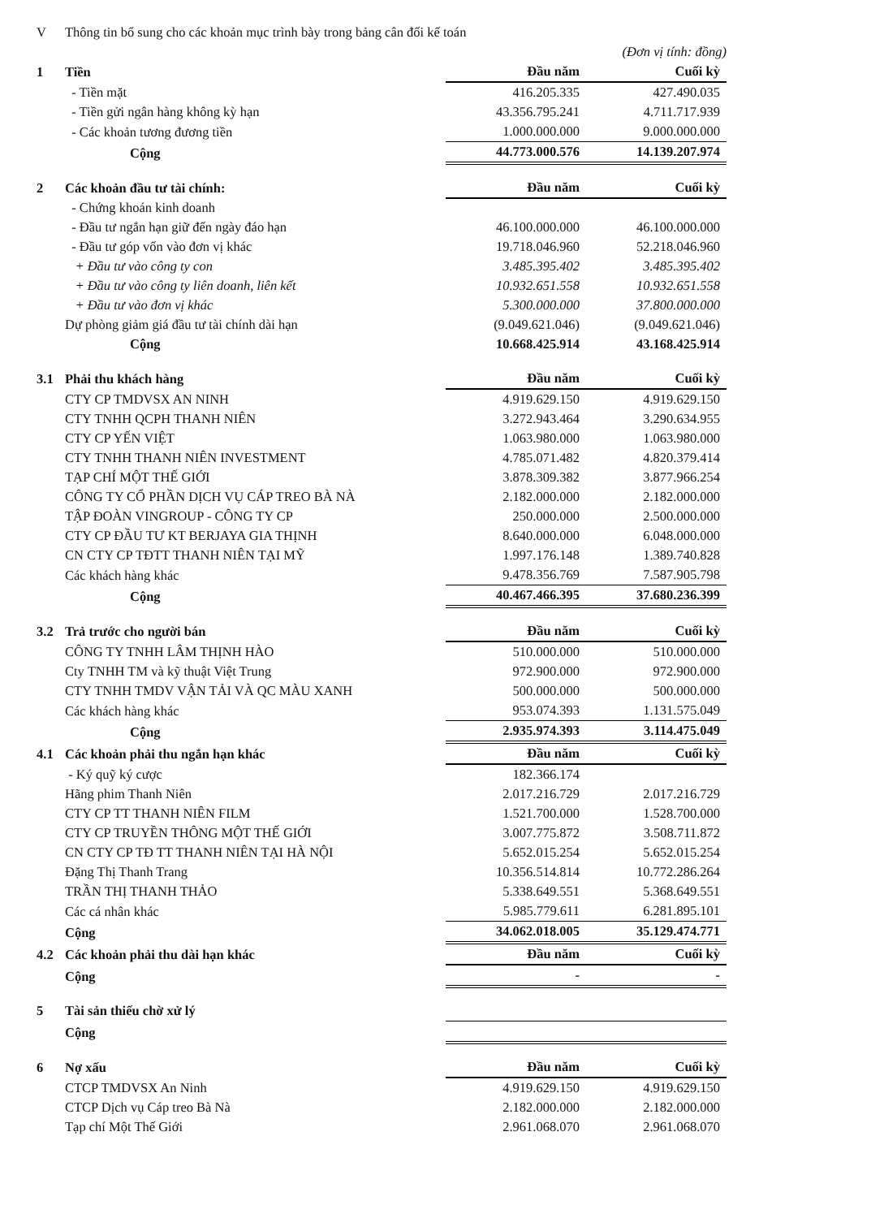| V | Thông tin bổ sung cho các khoản mục trình bày trong bảng cân đối kế toán | | |
| | | (Đơn vị tính: đồng) | |
| 1 | Tiền | Đầu năm | Cuối kỳ |
| | - Tiền mặt | 416.205.335 | 427.490.035 |
| | - Tiền gửi ngân hàng không kỳ hạn | 43.356.795.241 | 4.711.717.939 |
| | - Các khoản tương đương tiền | 1.000.000.000 | 9.000.000.000 |
| | Cộng | 44.773.000.576 | 14.139.207.974 |
| 2 | Các khoản đầu tư tài chính: | Đầu năm | Cuối kỳ |
| | - Chứng khoán kinh doanh | | |
| | - Đầu tư ngắn hạn giữ đến ngày đáo hạn | 46.100.000.000 | 46.100.000.000 |
| | - Đầu tư góp vốn vào đơn vị khác | 19.718.046.960 | 52.218.046.960 |
| | + Đầu tư vào công ty con | 3.485.395.402 | 3.485.395.402 |
| | + Đầu tư vào công ty liên doanh, liên kết | 10.932.651.558 | 10.932.651.558 |
| | + Đầu tư vào đơn vị khác | 5.300.000.000 | 37.800.000.000 |
| | Dự phòng giảm giá đầu tư tài chính dài hạn | (9.049.621.046) | (9.049.621.046) |
| | Cộng | 10.668.425.914 | 43.168.425.914 |
| 3.1 | Phải thu khách hàng | Đầu năm | Cuối kỳ |
| | CTY CP TMDVSX AN NINH | 4.919.629.150 | 4.919.629.150 |
| | CTY TNHH QCPH THANH NIÊN | 3.272.943.464 | 3.290.634.955 |
| | CTY CP YẾN VIỆT | 1.063.980.000 | 1.063.980.000 |
| | CTY TNHH THANH NIÊN INVESTMENT | 4.785.071.482 | 4.820.379.414 |
| | TẠP CHÍ MỘT THẾ GIỚI | 3.878.309.382 | 3.877.966.254 |
| | CÔNG TY CỔ PHẦN DỊCH VỤ CÁP TREO BÀ NÀ | 2.182.000.000 | 2.182.000.000 |
| | TẬP ĐOÀN VINGROUP - CÔNG TY CP | 250.000.000 | 2.500.000.000 |
| | CTY CP ĐẦU TƯ KT BERJAYA GIA THỊNH | 8.640.000.000 | 6.048.000.000 |
| | CN CTY CP TĐTT THANH NIÊN TẠI MỸ | 1.997.176.148 | 1.389.740.828 |
| | Các khách hàng khác | 9.478.356.769 | 7.587.905.798 |
| | Cộng | 40.467.466.395 | 37.680.236.399 |
| 3.2 | Trả trước cho người bán | Đầu năm | Cuối kỳ |
| | CÔNG TY TNHH LÂM THỊNH HÀO | 510.000.000 | 510.000.000 |
| | Cty TNHH TM và kỹ thuật Việt Trung | 972.900.000 | 972.900.000 |
| | CTY TNHH TMDV VẬN TẢI VÀ QC MÀU XANH | 500.000.000 | 500.000.000 |
| | Các khách hàng khác | 953.074.393 | 1.131.575.049 |
| | Cộng | 2.935.974.393 | 3.114.475.049 |
| 4.1 | Các khoản phải thu ngắn hạn khác | Đầu năm | Cuối kỳ |
| | - Ký quỹ ký cược | 182.366.174 | |
| | Hãng phim Thanh Niên | 2.017.216.729 | 2.017.216.729 |
| | CTY CP TT THANH NIÊN FILM | 1.521.700.000 | 1.528.700.000 |
| | CTY CP TRUYỀN THÔNG MỘT THẾ GIỚI | 3.007.775.872 | 3.508.711.872 |
| | CN CTY CP TĐ TT THANH NIÊN TẠI HÀ NỘI | 5.652.015.254 | 5.652.015.254 |
| | Đặng Thị Thanh Trang | 10.356.514.814 | 10.772.286.264 |
| | TRẦN THỊ THANH THẢO | 5.338.649.551 | 5.368.649.551 |
| | Các cá nhân khác | 5.985.779.611 | 6.281.895.101 |
| | Cộng | 34.062.018.005 | 35.129.474.771 |
| 4.2 | Các khoản phải thu dài hạn khác | Đầu năm | Cuối kỳ |
| | Cộng | - | - |
| 5 | Tài sản thiếu chờ xử lý | | |
| | Cộng | | |
| 6 | Nợ xấu | Đầu năm | Cuối kỳ |
| | CTCP TMDVSX An Ninh | 4.919.629.150 | 4.919.629.150 |
| | CTCP Dịch vụ Cáp treo Bà Nà | 2.182.000.000 | 2.182.000.000 |
| | Tạp chí Một Thế Giới | 2.961.068.070 | 2.961.068.070 |